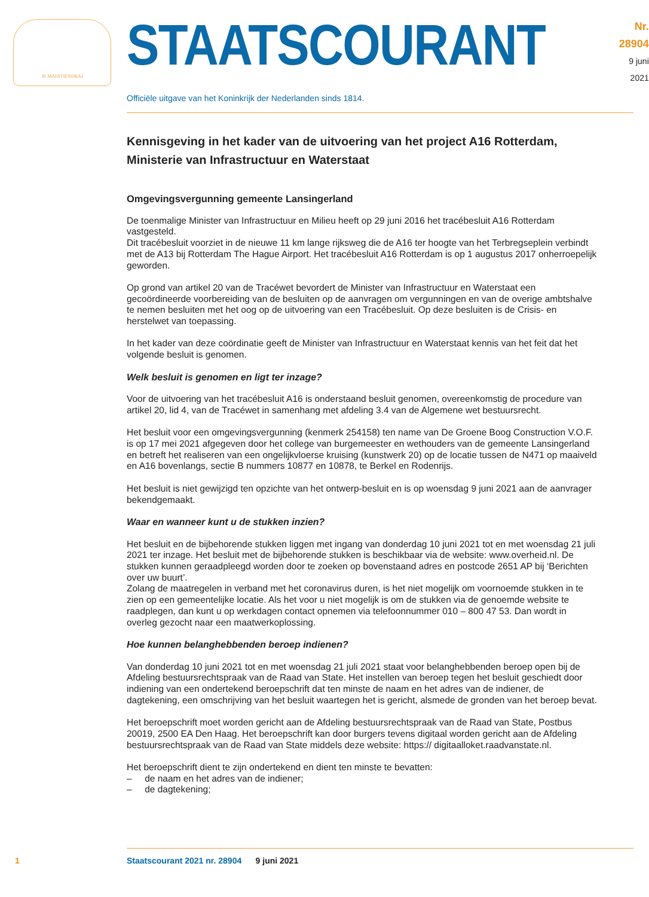JE MAINTIENDRAI
STAATSCOURANT
Nr. 28904
9 juni
2021
Officiële uitgave van het Koninkrijk der Nederlanden sinds 1814.
Kennisgeving in het kader van de uitvoering van het project A16 Rotterdam, Ministerie van Infrastructuur en Waterstaat
Omgevingsvergunning gemeente Lansingerland
De toenmalige Minister van Infrastructuur en Milieu heeft op 29 juni 2016 het tracébesluit A16 Rotterdam vastgesteld.
Dit tracébesluit voorziet in de nieuwe 11 km lange rijksweg die de A16 ter hoogte van het Terbregse­plein verbindt met de A13 bij Rotterdam The Hague Airport. Het tracébesluit A16 Rotterdam is op 1 augustus 2017 onherroepelijk geworden.
Op grond van artikel 20 van de Tracéwet bevordert de Minister van Infrastructuur en Waterstaat een gecoördineerde voorbereiding van de besluiten op de aanvragen om vergunningen en van de overige ambtshalve te nemen besluiten met het oog op de uitvoering van een Tracébesluit. Op deze besluiten is de Crisis- en herstelwet van toepassing.
In het kader van deze coördinatie geeft de Minister van Infrastructuur en Waterstaat kennis van het feit dat het volgende besluit is genomen.
Welk besluit is genomen en ligt ter inzage?
Voor de uitvoering van het tracébesluit A16 is onderstaand besluit genomen, overeenkomstig de procedure van artikel 20, lid 4, van de Tracéwet in samenhang met afdeling 3.4 van de Algemene wet bestuursrecht.
Het besluit voor een omgevingsvergunning (kenmerk 254158) ten name van De Groene Boog Construction V.O.F. is op 17 mei 2021 afgegeven door het college van burgemeester en wethouders van de gemeente Lansingerland en betreft het realiseren van een ongelijkvloerse kruising (kunstwerk 20) op de locatie tussen de N471 op maaiveld en A16 bovenlangs, sectie B nummers 10877 en 10878, te Berkel en Rodenrijs.
Het besluit is niet gewijzigd ten opzichte van het ontwerp-besluit en is op woensdag 9 juni 2021 aan de aanvrager bekendgemaakt.
Waar en wanneer kunt u de stukken inzien?
Het besluit en de bijbehorende stukken liggen met ingang van donderdag 10 juni 2021 tot en met woensdag 21 juli 2021 ter inzage. Het besluit met de bijbehorende stukken is beschikbaar via de website: www.overheid.nl. De stukken kunnen geraadpleegd worden door te zoeken op bovenstaand adres en postcode 2651 AP bij ‘Berichten over uw buurt’.
Zolang de maatregelen in verband met het coronavirus duren, is het niet mogelijk om voornoemde stukken in te zien op een gemeentelijke locatie. Als het voor u niet mogelijk is om de stukken via de genoemde website te raadplegen, dan kunt u op werkdagen contact opnemen via telefoonnummer 010 – 800 47 53. Dan wordt in overleg gezocht naar een maatwerkoplossing.
Hoe kunnen belanghebbenden beroep indienen?
Van donderdag 10 juni 2021 tot en met woensdag 21 juli 2021 staat voor belanghebbenden beroep open bij de Afdeling bestuursrechtspraak van de Raad van State. Het instellen van beroep tegen het besluit geschiedt door indiening van een ondertekend beroepschrift dat ten minste de naam en het adres van de indiener, de dagtekening, een omschrijving van het besluit waartegen het is gericht, alsmede de gronden van het beroep bevat.
Het beroepschrift moet worden gericht aan de Afdeling bestuursrechtspraak van de Raad van State, Postbus 20019, 2500 EA Den Haag. Het beroepschrift kan door burgers tevens digitaal worden gericht aan de Afdeling bestuursrechtspraak van de Raad van State middels deze website: https:// digitaalloket.raadvanstate.nl.
Het beroepschrift dient te zijn ondertekend en dient ten minste te bevatten:
– de naam en het adres van de indiener;
– de dagtekening;
1 Staatscourant 2021 nr. 28904 9 juni 2021